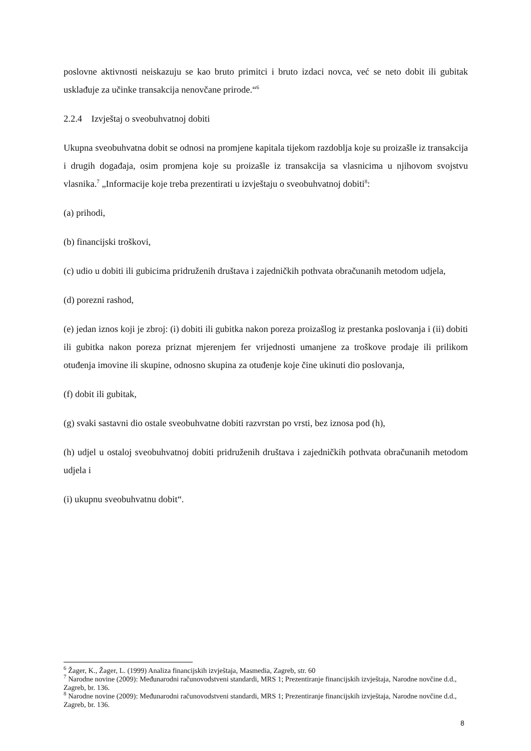poslovne aktivnosti neiskazuju se kao bruto primitci i bruto izdaci novca, već se neto dobit ili gubitak usklađuje za učinke transakcija nenovčane prirode.“<sup>6</sup>
2.2.4 Izvještaj o sveobuhvatnoj dobiti
Ukupna sveobuhvatna dobit se odnosi na promjene kapitala tijekom razdoblja koje su proizašle iz transakcija i drugih događaja, osim promjena koje su proizašle iz transakcija sa vlasnicima u njihovom svojstvu vlasnika.<sup>7</sup> „Informacije koje treba prezentirati u izvještaju o sveobuhvatnoj dobiti<sup>8</sup>:
(a) prihodi,
(b) financijski troškovi,
(c) udio u dobiti ili gubicima pridruženih društava i zajedničkih pothvata obračunanih metodom udjela,
(d) porezni rashod,
(e) jedan iznos koji je zbroj: (i) dobiti ili gubitka nakon poreza proizašlog iz prestanka poslovanja i (ii) dobiti ili gubitka nakon poreza priznat mjerenjem fer vrijednosti umanjene za troškove prodaje ili prilikom otuđenja imovine ili skupine, odnosno skupina za otuđenje koje čine ukinuti dio poslovanja,
(f) dobit ili gubitak,
(g) svaki sastavni dio ostale sveobuhvatne dobiti razvrstan po vrsti, bez iznosa pod (h),
(h) udjel u ostaloj sveobuhvatnoj dobiti pridruženih društava i zajedničkih pothvata obračunanih metodom udjela i
(i) ukupnu sveobuhvatnu dobit“.
<sup>6</sup> Žager, K., Žager, L. (1999) Analiza financijskih izvještaja, Masmedia, Zagreb, str. 60
<sup>7</sup> Narodne novine (2009): Međunarodni računovodstveni standardi, MRS 1; Prezentiranje financijskih izvještaja, Narodne novčine d.d., Zagreb, br. 136.
<sup>8</sup> Narodne novine (2009): Međunarodni računovodstveni standardi, MRS 1; Prezentiranje financijskih izvještaja, Narodne novčine d.d., Zagreb, br. 136.
8